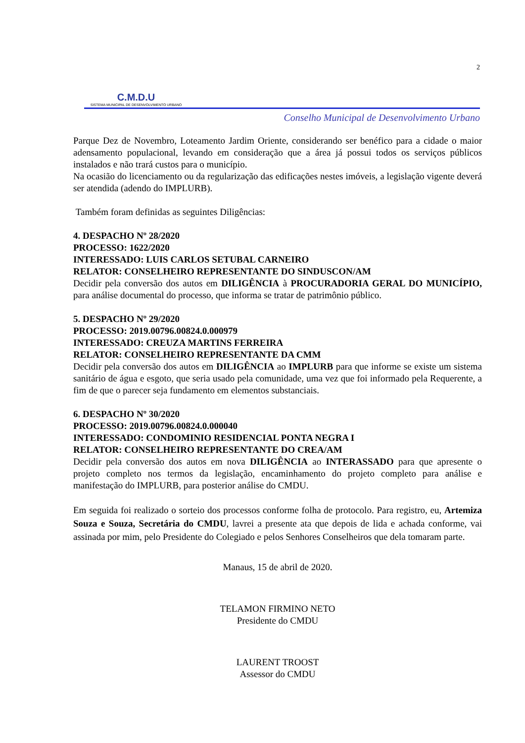2
C.M.D.U
SISTEMA MUNICIPAL DE DESENVOLVIMENTO URBANO
Conselho Municipal de Desenvolvimento Urbano
Parque Dez de Novembro, Loteamento Jardim Oriente, considerando ser benéfico para a cidade o maior adensamento populacional, levando em consideração que a área já possui todos os serviços públicos instalados e não trará custos para o município.
Na ocasião do licenciamento ou da regularização das edificações nestes imóveis, a legislação vigente deverá ser atendida (adendo do IMPLURB).
Também foram definidas as seguintes Diligências:
4. DESPACHO Nº 28/2020
PROCESSO: 1622/2020
INTERESSADO: LUIS CARLOS SETUBAL CARNEIRO
RELATOR: CONSELHEIRO REPRESENTANTE DO SINDUSCON/AM
Decidir pela conversão dos autos em DILIGÊNCIA à PROCURADORIA GERAL DO MUNICÍPIO, para análise documental do processo, que informa se tratar de patrimônio público.
5. DESPACHO Nº 29/2020
PROCESSO: 2019.00796.00824.0.000979
INTERESSADO: CREUZA MARTINS FERREIRA
RELATOR: CONSELHEIRO REPRESENTANTE DA CMM
Decidir pela conversão dos autos em DILIGÊNCIA ao IMPLURB para que informe se existe um sistema sanitário de água e esgoto, que seria usado pela comunidade, uma vez que foi informado pela Requerente, a fim de que o parecer seja fundamento em elementos substanciais.
6. DESPACHO Nº 30/2020
PROCESSO: 2019.00796.00824.0.000040
INTERESSADO: CONDOMINIO RESIDENCIAL PONTA NEGRA I
RELATOR: CONSELHEIRO REPRESENTANTE DO CREA/AM
Decidir pela conversão dos autos em nova DILIGÊNCIA ao INTERASSADO para que apresente o projeto completo nos termos da legislação, encaminhamento do projeto completo para análise e manifestação do IMPLURB, para posterior análise do CMDU.
Em seguida foi realizado o sorteio dos processos conforme folha de protocolo. Para registro, eu, Artemiza Souza e Souza, Secretária do CMDU, lavrei a presente ata que depois de lida e achada conforme, vai assinada por mim, pelo Presidente do Colegiado e pelos Senhores Conselheiros que dela tomaram parte.
Manaus, 15 de abril de 2020.
TELAMON FIRMINO NETO
Presidente do CMDU
LAURENT TROOST
Assessor do CMDU